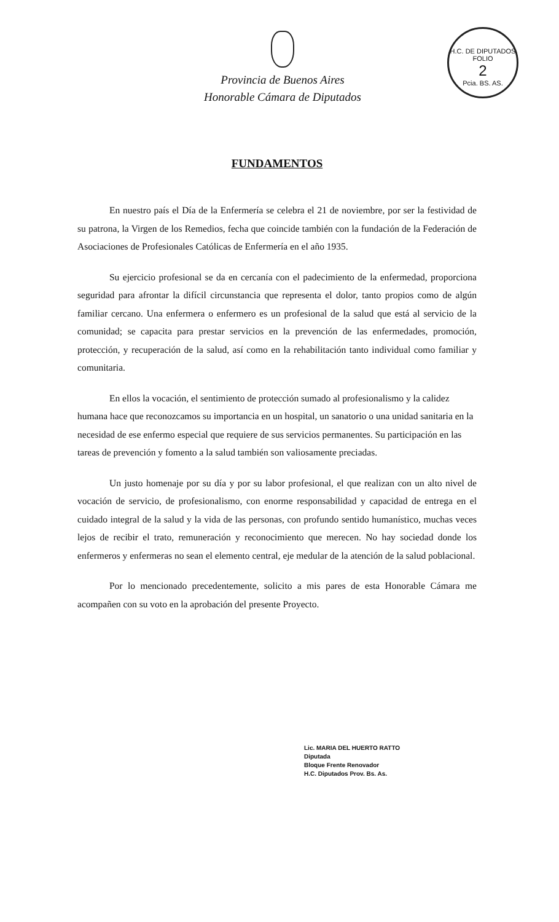Provincia de Buenos Aires
Honorable Cámara de Diputados
H.C. DE DIPUTADOS
FOLIO
2
Pcia. BS. AS.
FUNDAMENTOS
En nuestro país el Día de la Enfermería se celebra el 21 de noviembre, por ser la festividad de su patrona, la Virgen de los Remedios, fecha que coincide también con la fundación de la Federación de Asociaciones de Profesionales Católicas de Enfermería en el año 1935.
Su ejercicio profesional se da en cercanía con el padecimiento de la enfermedad, proporciona seguridad para afrontar la difícil circunstancia que representa el dolor, tanto propios como de algún familiar cercano. Una enfermera o enfermero es un profesional de la salud que está al servicio de la comunidad; se capacita para prestar servicios en la prevención de las enfermedades, promoción, protección, y recuperación de la salud, así como en la rehabilitación tanto individual como familiar y comunitaria.
En ellos la vocación, el sentimiento de protección sumado al profesionalismo y la calidez humana hace que reconozcamos su importancia en un hospital, un sanatorio o una unidad sanitaria en la necesidad de ese enfermo especial que requiere de sus servicios permanentes. Su participación en las tareas de prevención y fomento a la salud también son valiosamente preciadas.
Un justo homenaje por su día y por su labor profesional, el que realizan con un alto nivel de vocación de servicio, de profesionalismo, con enorme responsabilidad y capacidad de entrega en el cuidado integral de la salud y la vida de las personas, con profundo sentido humanístico, muchas veces lejos de recibir el trato, remuneración y reconocimiento que merecen. No hay sociedad donde los enfermeros y enfermeras no sean el elemento central, eje medular de la atención de la salud poblacional.
Por lo mencionado precedentemente, solicito a mis pares de esta Honorable Cámara me acompañen con su voto en la aprobación del presente Proyecto.
Lic. MARIA DEL HUERTO RATTO
Diputada
Bloque Frente Renovador
H.C. Diputados Prov. Bs. As.